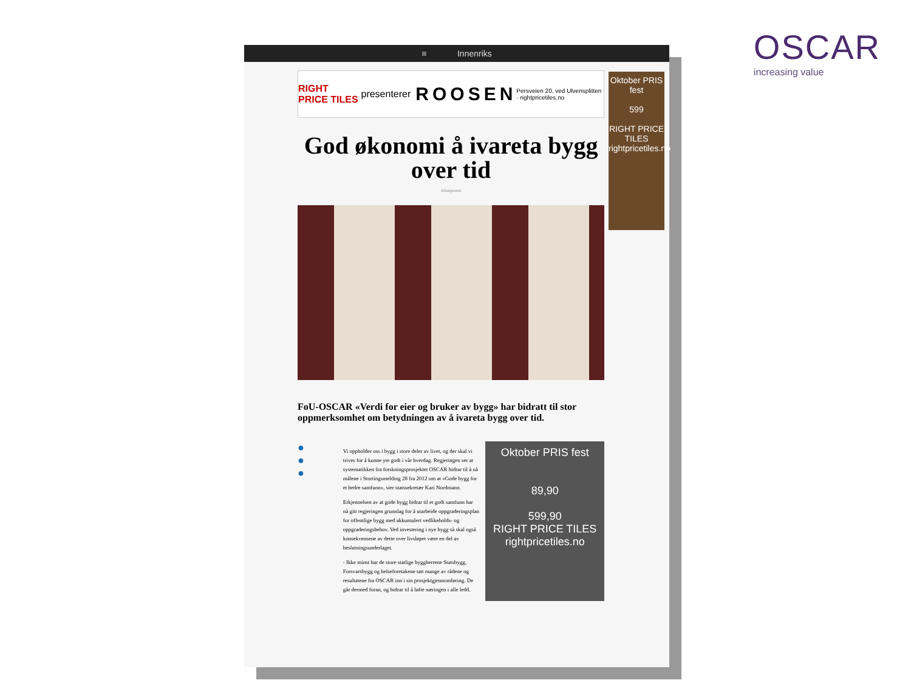OSCAR
increasing value
≡ Innenriks
Oktober PRIS fest
599
RIGHT PRICE TILES
rightpricetiles.no
RIGHT PRICE TILES presenterer ROOSEN Persveien 20, ved Ulvensplitten · rightpricetiles.no
God økonomi å ivareta bygg over tid
Aftenposten
FoU-OSCAR «Verdi for eier og bruker av bygg» har bidratt til stor oppmerksomhet om betydningen av å ivareta bygg over tid.
●
●
●
Vi oppholder oss i bygg i store deler av livet, og der skal vi trives for å kunne yte godt i vår hverdag. Regjeringen ser at systematikken fra forskningsprosjektet OSCAR bidrar til å nå målene i Stortingsmelding 28 fra 2012 om at «Gode bygg for et bedre samfunn», sier statssekretær Kari Nordmann.
Erkjennelsen av at gode bygg bidrar til et godt samfunn har nå gitt regjeringen grunnlag for å utarbeide oppgraderingsplan for offentlige bygg med akkumulert vedlikeholds- og oppgraderingsbehov. Ved investering i nye bygg så skal også konsekvensene av dette over livsløpet være en del av beslutningsunderlaget.
- Ikke minst har de store statlige byggherrene Statsbygg, Forsvarsbygg og helseforetakene tatt mange av rådene og resultatene fra OSCAR inn i sin prosjektgjennomføring. De går dermed foran, og bidrar til å løfte næringen i alle ledd.
Oktober PRIS fest
89,90
599,90
RIGHT PRICE TILES
rightpricetiles.no